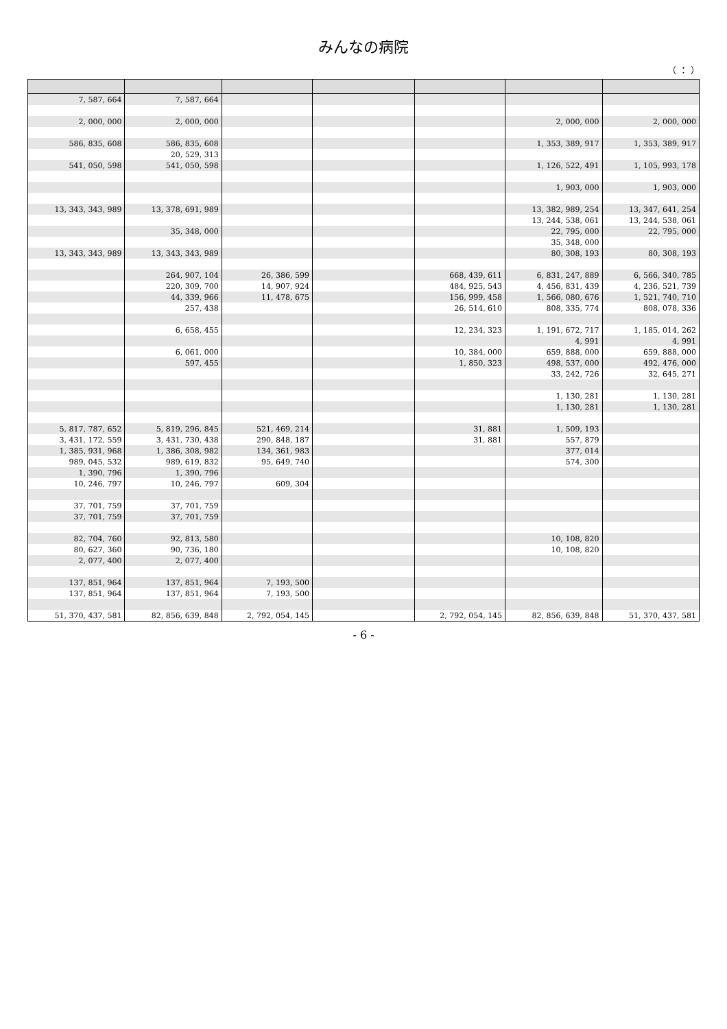みんなの病院
（ ： ）
| 7, 587, 664 | 7, 587, 664 | | | | | |
| 2, 000, 000 | 2, 000, 000 | | | | 2, 000, 000 | 2, 000, 000 |
| 586, 835, 608 | 586, 835, 608 | | | | 1, 353, 389, 917 | 1, 353, 389, 917 |
| | 20, 529, 313 | | | | | |
| 541, 050, 598 | 541, 050, 598 | | | | 1, 126, 522, 491 | 1, 105, 993, 178 |
| | | | | | 1, 903, 000 | 1, 903, 000 |
| 13, 343, 343, 989 | 13, 378, 691, 989 | | | | 13, 382, 989, 254 | 13, 347, 641, 254 |
| | | | | | 13, 244, 538, 061 | 13, 244, 538, 061 |
| | 35, 348, 000 | | | | 22, 795, 000 | 22, 795, 000 |
| | | | | | 35, 348, 000 | |
| 13, 343, 343, 989 | 13, 343, 343, 989 | | | | 80, 308, 193 | 80, 308, 193 |
| | 264, 907, 104 | 26, 386, 599 | | 668, 439, 611 | 6, 831, 247, 889 | 6, 566, 340, 785 |
| | 220, 309, 700 | 14, 907, 924 | | 484, 925, 543 | 4, 456, 831, 439 | 4, 236, 521, 739 |
| | 44, 339, 966 | 11, 478, 675 | | 156, 999, 458 | 1, 566, 080, 676 | 1, 521, 740, 710 |
| | 257, 438 | | | 26, 514, 610 | 808, 335, 774 | 808, 078, 336 |
| | 6, 658, 455 | | | 12, 234, 323 | 1, 191, 672, 717 | 1, 185, 014, 262 |
| | | | | | 4, 991 | 4, 991 |
| | 6, 061, 000 | | | 10, 384, 000 | 659, 888, 000 | 659, 888, 000 |
| | 597, 455 | | | 1, 850, 323 | 498, 537, 000 | 492, 476, 000 |
| | | | | | 33, 242, 726 | 32, 645, 271 |
| | | | | | 1, 130, 281 | 1, 130, 281 |
| | | | | | 1, 130, 281 | 1, 130, 281 |
| 5, 817, 787, 652 | 5, 819, 296, 845 | 521, 469, 214 | | 31, 881 | 1, 509, 193 | |
| 3, 431, 172, 559 | 3, 431, 730, 438 | 290, 848, 187 | | 31, 881 | 557, 879 | |
| 1, 385, 931, 968 | 1, 386, 308, 982 | 134, 361, 983 | | | 377, 014 | |
| 989, 045, 532 | 989, 619, 832 | 95, 649, 740 | | | 574, 300 | |
| 1, 390, 796 | 1, 390, 796 | | | | | |
| 10, 246, 797 | 10, 246, 797 | 609, 304 | | | | |
| 37, 701, 759 | 37, 701, 759 | | | | | |
| 37, 701, 759 | 37, 701, 759 | | | | | |
| 82, 704, 760 | 92, 813, 580 | | | | 10, 108, 820 | |
| 80, 627, 360 | 90, 736, 180 | | | | 10, 108, 820 | |
| 2, 077, 400 | 2, 077, 400 | | | | | |
| 137, 851, 964 | 137, 851, 964 | 7, 193, 500 | | | | |
| 137, 851, 964 | 137, 851, 964 | 7, 193, 500 | | | | |
| 51, 370, 437, 581 | 82, 856, 639, 848 | 2, 792, 054, 145 | | 2, 792, 054, 145 | 82, 856, 639, 848 | 51, 370, 437, 581 |
- 6 -